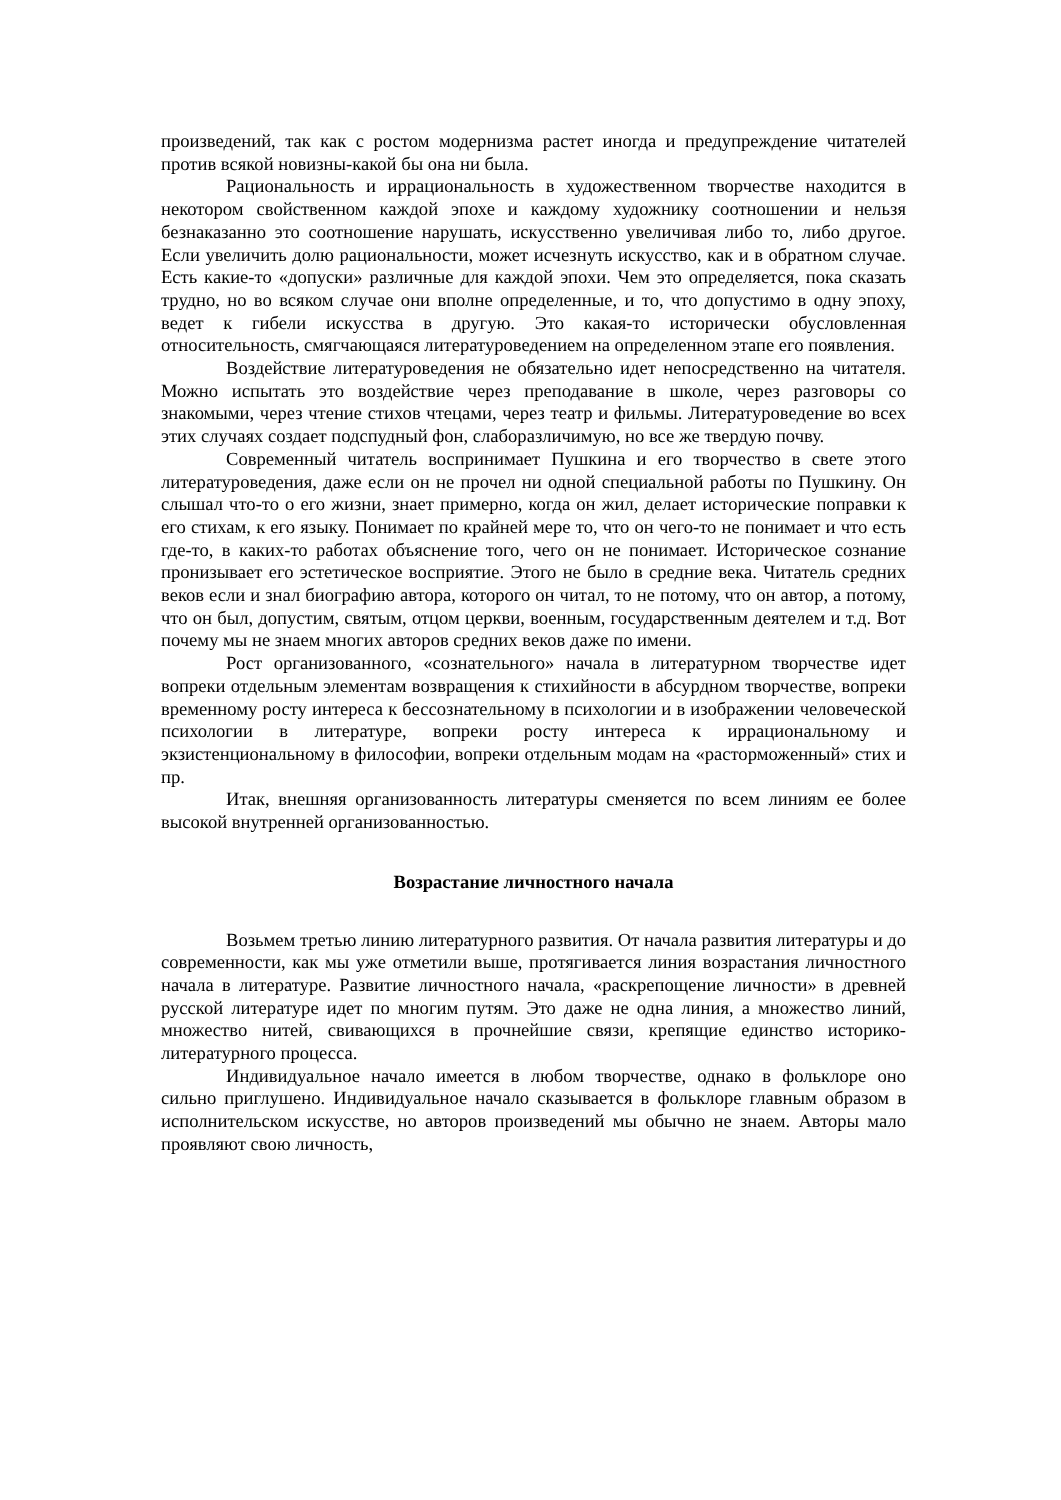произведений, так как с ростом модернизма растет иногда и предупреждение читателей против всякой новизны-какой бы она ни была.
Рациональность и иррациональность в художественном творчестве находится в некотором свойственном каждой эпохе и каждому художнику соотношении и нельзя безнаказанно это соотношение нарушать, искусственно увеличивая либо то, либо другое. Если увеличить долю рациональности, может исчезнуть искусство, как и в обратном случае. Есть какие-то «допуски» различные для каждой эпохи. Чем это определяется, пока сказать трудно, но во всяком случае они вполне определенные, и то, что допустимо в одну эпоху, ведет к гибели искусства в другую. Это какая-то исторически обусловленная относительность, смягчающаяся литературоведением на определенном этапе его появления.
Воздействие литературоведения не обязательно идет непосредственно на читателя. Можно испытать это воздействие через преподавание в школе, через разговоры со знакомыми, через чтение стихов чтецами, через театр и фильмы. Литературоведение во всех этих случаях создает подспудный фон, слаборазличимую, но все же твердую почву.
Современный читатель воспринимает Пушкина и его творчество в свете этого литературоведения, даже если он не прочел ни одной специальной работы по Пушкину. Он слышал что-то о его жизни, знает примерно, когда он жил, делает исторические поправки к его стихам, к его языку. Понимает по крайней мере то, что он чего-то не понимает и что есть где-то, в каких-то работах объяснение того, чего он не понимает. Историческое сознание пронизывает его эстетическое восприятие. Этого не было в средние века. Читатель средних веков если и знал биографию автора, которого он читал, то не потому, что он автор, а потому, что он был, допустим, святым, отцом церкви, военным, государственным деятелем и т.д. Вот почему мы не знаем многих авторов средних веков даже по имени.
Рост организованного, «сознательного» начала в литературном творчестве идет вопреки отдельным элементам возвращения к стихийности в абсурдном творчестве, вопреки временному росту интереса к бессознательному в психологии и в изображении человеческой психологии в литературе, вопреки росту интереса к иррациональному и экзистенциональному в философии, вопреки отдельным модам на «расторможенный» стих и пр.
Итак, внешняя организованность литературы сменяется по всем линиям ее более высокой внутренней организованностью.
Возрастание личностного начала
Возьмем третью линию литературного развития. От начала развития литературы и до современности, как мы уже отметили выше, протягивается линия возрастания личностного начала в литературе. Развитие личностного начала, «раскрепощение личности» в древней русской литературе идет по многим путям. Это даже не одна линия, а множество линий, множество нитей, свивающихся в прочнейшие связи, крепящие единство историко-литературного процесса.
Индивидуальное начало имеется в любом творчестве, однако в фольклоре оно сильно приглушено. Индивидуальное начало сказывается в фольклоре главным образом в исполнительском искусстве, но авторов произведений мы обычно не знаем. Авторы мало проявляют свою личность,